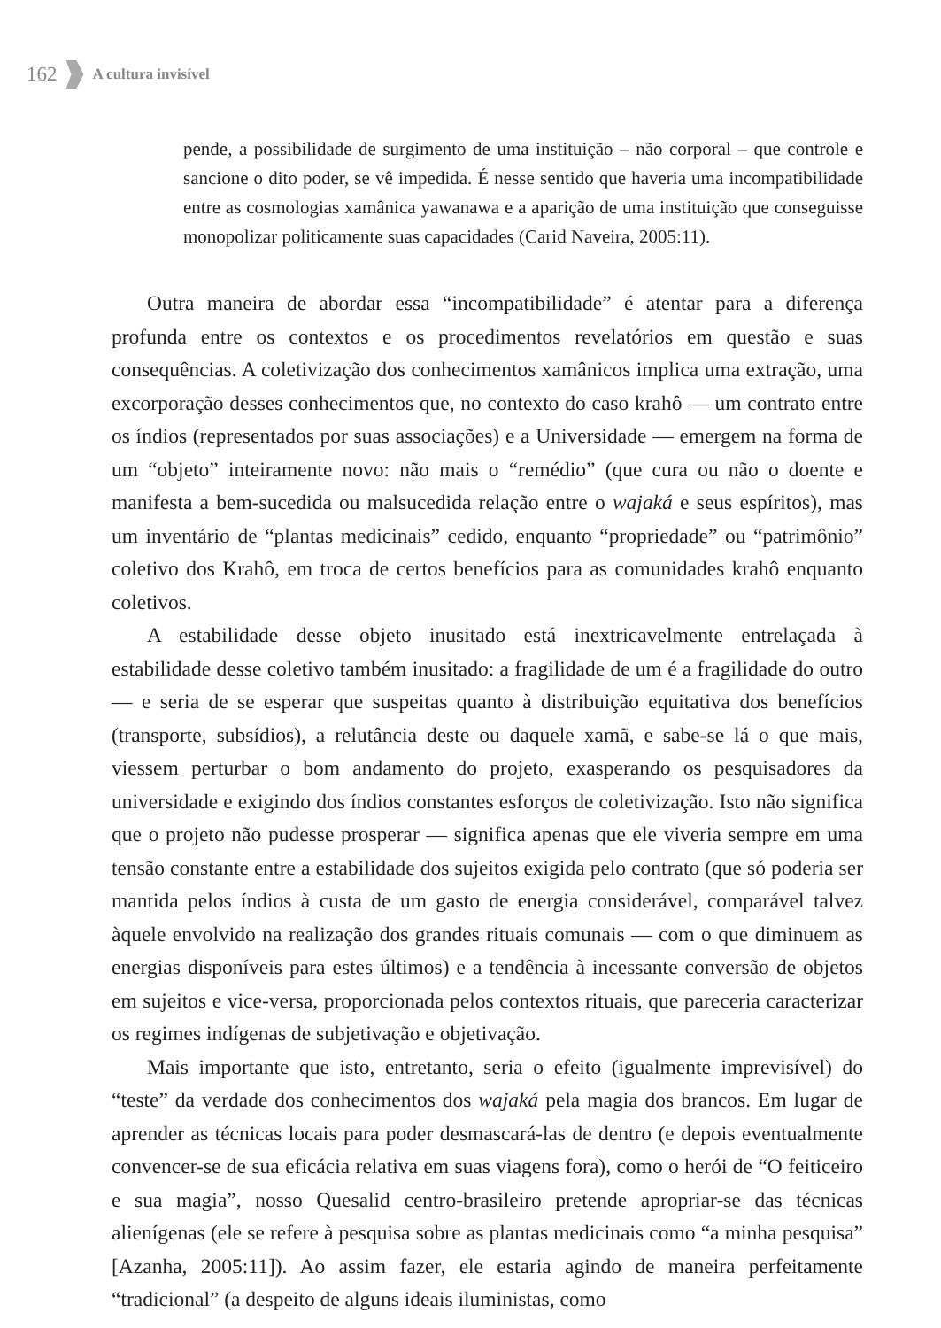162 A cultura invisível
pende, a possibilidade de surgimento de uma instituição – não corporal – que controle e sancione o dito poder, se vê impedida. É nesse sentido que haveria uma incompatibilidade entre as cosmologias xamânica yawanawa e a aparição de uma instituição que conseguisse monopolizar politicamente suas capacidades (Carid Naveira, 2005:11).
Outra maneira de abordar essa “incompatibilidade” é atentar para a diferença profunda entre os contextos e os procedimentos revelatórios em questão e suas consequências. A coletivização dos conhecimentos xamânicos implica uma extração, uma excorporação desses conhecimentos que, no contexto do caso krahô — um contrato entre os índios (representados por suas associações) e a Universidade — emergem na forma de um “objeto” inteiramente novo: não mais o “remédio” (que cura ou não o doente e manifesta a bem-sucedida ou malsucedida relação entre o wajaká e seus espíritos), mas um inventário de “plantas medicinais” cedido, enquanto “propriedade” ou “patrimônio” coletivo dos Krahô, em troca de certos benefícios para as comunidades krahô enquanto coletivos.
A estabilidade desse objeto inusitado está inextricavelmente entrelaçada à estabilidade desse coletivo também inusitado: a fragilidade de um é a fragilidade do outro — e seria de se esperar que suspeitas quanto à distribuição equitativa dos benefícios (transporte, subsídios), a relutância deste ou daquele xamã, e sabe-se lá o que mais, viessem perturbar o bom andamento do projeto, exasperando os pesquisadores da universidade e exigindo dos índios constantes esforços de coletivização. Isto não significa que o projeto não pudesse prosperar — significa apenas que ele viveria sempre em uma tensão constante entre a estabilidade dos sujeitos exigida pelo contrato (que só poderia ser mantida pelos índios à custa de um gasto de energia considerável, comparável talvez àquele envolvido na realização dos grandes rituais comunais — com o que diminuem as energias disponíveis para estes últimos) e a tendência à incessante conversão de objetos em sujeitos e vice-versa, proporcionada pelos contextos rituais, que pareceria caracterizar os regimes indígenas de subjetivação e objetivação.
Mais importante que isto, entretanto, seria o efeito (igualmente imprevisível) do “teste” da verdade dos conhecimentos dos wajaká pela magia dos brancos. Em lugar de aprender as técnicas locais para poder desmascará-las de dentro (e depois eventualmente convencer-se de sua eficácia relativa em suas viagens fora), como o herói de “O feiticeiro e sua magia”, nosso Quesalid centro-brasileiro pretende apropriar-se das técnicas alienígenas (ele se refere à pesquisa sobre as plantas medicinais como “a minha pesquisa” [Azanha, 2005:11]). Ao assim fazer, ele estaria agindo de maneira perfeitamente “tradicional” (a despeito de alguns ideais iluministas, como